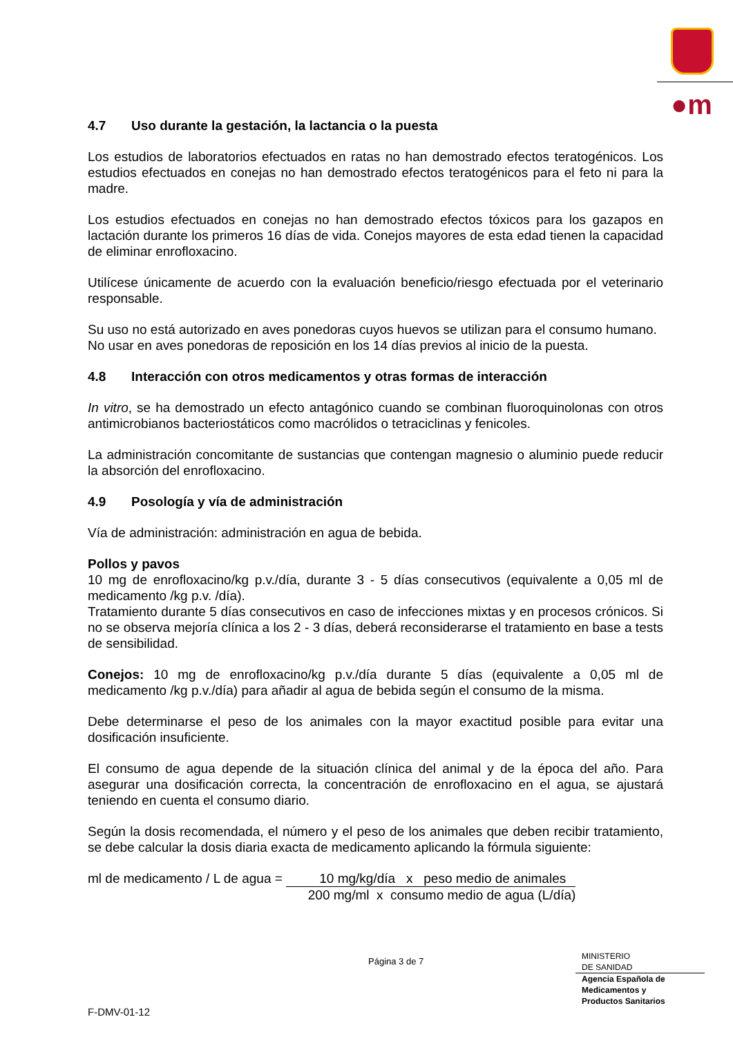●m
4.7 Uso durante la gestación, la lactancia o la puesta
Los estudios de laboratorios efectuados en ratas no han demostrado efectos teratogénicos. Los estudios efectuados en conejas no han demostrado efectos teratogénicos para el feto ni para la madre.
Los estudios efectuados en conejas no han demostrado efectos tóxicos para los gazapos en lactación durante los primeros 16 días de vida. Conejos mayores de esta edad tienen la capacidad de eliminar enrofloxacino.
Utilícese únicamente de acuerdo con la evaluación beneficio/riesgo efectuada por el veterinario responsable.
Su uso no está autorizado en aves ponedoras cuyos huevos se utilizan para el consumo humano.
No usar en aves ponedoras de reposición en los 14 días previos al inicio de la puesta.
4.8 Interacción con otros medicamentos y otras formas de interacción
In vitro, se ha demostrado un efecto antagónico cuando se combinan fluoroquinolonas con otros antimicrobianos bacteriostáticos como macrólidos o tetraciclinas y fenicoles.
La administración concomitante de sustancias que contengan magnesio o aluminio puede reducir la absorción del enrofloxacino.
4.9 Posología y vía de administración
Vía de administración: administración en agua de bebida.
Pollos y pavos
10 mg de enrofloxacino/kg p.v./día, durante 3 - 5 días consecutivos (equivalente a 0,05 ml de medicamento /kg p.v. /día).
Tratamiento durante 5 días consecutivos en caso de infecciones mixtas y en procesos crónicos. Si no se observa mejoría clínica a los 2 - 3 días, deberá reconsiderarse el tratamiento en base a tests de sensibilidad.
Conejos: 10 mg de enrofloxacino/kg p.v./día durante 5 días (equivalente a 0,05 ml de medicamento /kg p.v./día) para añadir al agua de bebida según el consumo de la misma.
Debe determinarse el peso de los animales con la mayor exactitud posible para evitar una dosificación insuficiente.
El consumo de agua depende de la situación clínica del animal y de la época del año. Para asegurar una dosificación correcta, la concentración de enrofloxacino en el agua, se ajustará teniendo en cuenta el consumo diario.
Según la dosis recomendada, el número y el peso de los animales que deben recibir tratamiento, se debe calcular la dosis diaria exacta de medicamento aplicando la fórmula siguiente:
ml de medicamento / L de agua =
10 mg/kg/día x peso medio de animales
200 mg/ml x consumo medio de agua (L/día)
Página 3 de 7
MINISTERIO
DE SANIDAD
Agencia Española de
Medicamentos y
Productos Sanitarios
F-DMV-01-12